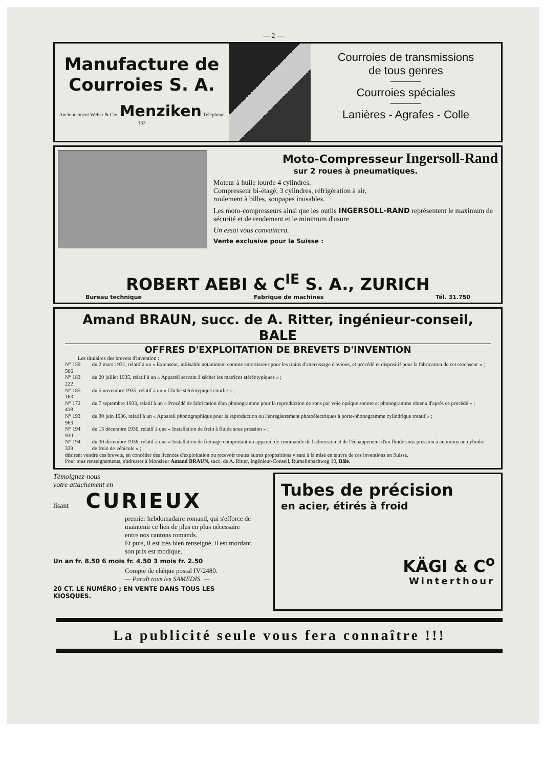— 2 —
Manufacture de
Courroies S. A.
Anciennement Weber & Cie. Menziken Téléphone 133
Courroies de transmissions
de tous genres
Courroies spéciales
Lanières - Agrafes - Colle
Moto-Compresseur Ingersoll-Rand
sur 2 roues à pneumatiques.
Moteur à huile lourde 4 cylindres.
Compresseur bi-étagé, 3 cylindres, réfrigération à air,
roulement à billes, soupapes inusables.
Les moto-compresseurs ainsi que les outils INGERSOLL-RAND représentent le maximum de sécurité et de rendement et le minimum d'usure
Un essai vous convaincra.
Vente exclusive pour la Suisse :
ROBERT AEBI & C<sup>IE</sup> S. A., ZURICH
Bureau technique Fabrique de machines Tél. 31.750
Amand BRAUN, succ. de A. Ritter, ingénieur-conseil, BALE
OFFRES D'EXPLOITATION DE BREVETS D'INVENTION
Les titulaires des brevets d'invention :
| N° 159 566 | du 2 mars 1931, relatif à un « Extenseur, utilisable notamment comme amortisseur pour les trains d'atterrissage d'avions, et procédé et dispositif pour la fabrication de cet extenseur » ; |
| N° 183 222 | du 20 juillet 1935, relatif à un « Appareil servant à sécher les matrices stéréotypiques » ; |
| N° 185 163 | du 5 novembre 1935, relatif à un « Cliché stéréotypique courbe » ; |
| N° 172 418 | du 7 septembre 1933, relatif à un « Procédé de fabrication d'un phonogramme pour la reproduction de sons par voie optique sonore et phonogramme obtenu d'après ce procédé » ; |
| N° 193 963 | du 30 juin 1936, relatif à un « Appareil phonographique pour la reproduction ou l'enregistrement photoélectriques à porte-phonogramme cylindrique rotatif » ; |
| N° 194 930 | du 15 décembre 1936, relatif à une « Installation de frein à fluide sous pression » ; |
| N° 194 329 | du 30 décembre 1936, relatif à une « Installation de freinage comportant un appareil de commande de l'admission et de l'échappement d'un fluide sous pression à au moins un cylindre de frein de véhicule » ; |
désirent vendre ces brevets, en concéder des licences d'exploitation ou recevoir toutes autres propositions visant à la mise en œuvre de ces inventions en Suisse.
Pour tous renseignements, s'adresser à Monsieur Amand BRAUN, succ. de A. Ritter, Ingénieur-Conseil, Rümelinbachweg 10, Bâle.
Témoignez-nous
votre attachement en
lisant CURIEUX
premier hebdomadaire romand, qui s'efforce de maintenir ce lien de plus en plus nécessaire entre nos cantons romands.
Et puis, il est très bien renseigné, il est mordant, son prix est modique.
Un an fr. 8.50 6 mois fr. 4.50 3 mois fr. 2.50
Compte de chèque postal IV/2480.
— Paraît tous les SAMEDIS. —
20 CT. LE NUMÉRO ; EN VENTE DANS TOUS LES KIOSQUES.
Tubes de précision
en acier, étirés à froid
KÄGI & C<sup>o</sup>
Winterthour
La publicité seule vous fera connaître !!!